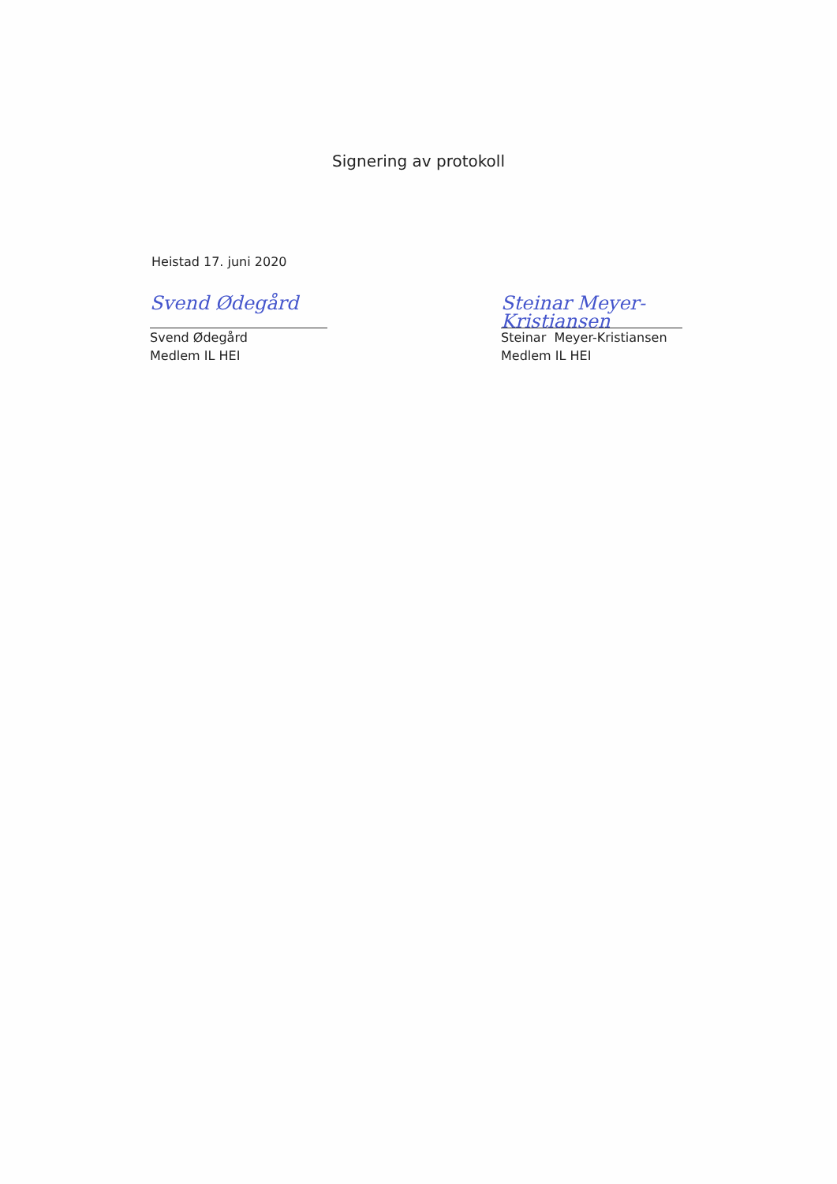Signering av protokoll
Heistad 17. juni 2020
Svend Ødegård
Svend Ødegård
Medlem IL HEI
Steinar Meyer-Kristiansen
Steinar Meyer-Kristiansen
Medlem IL HEI